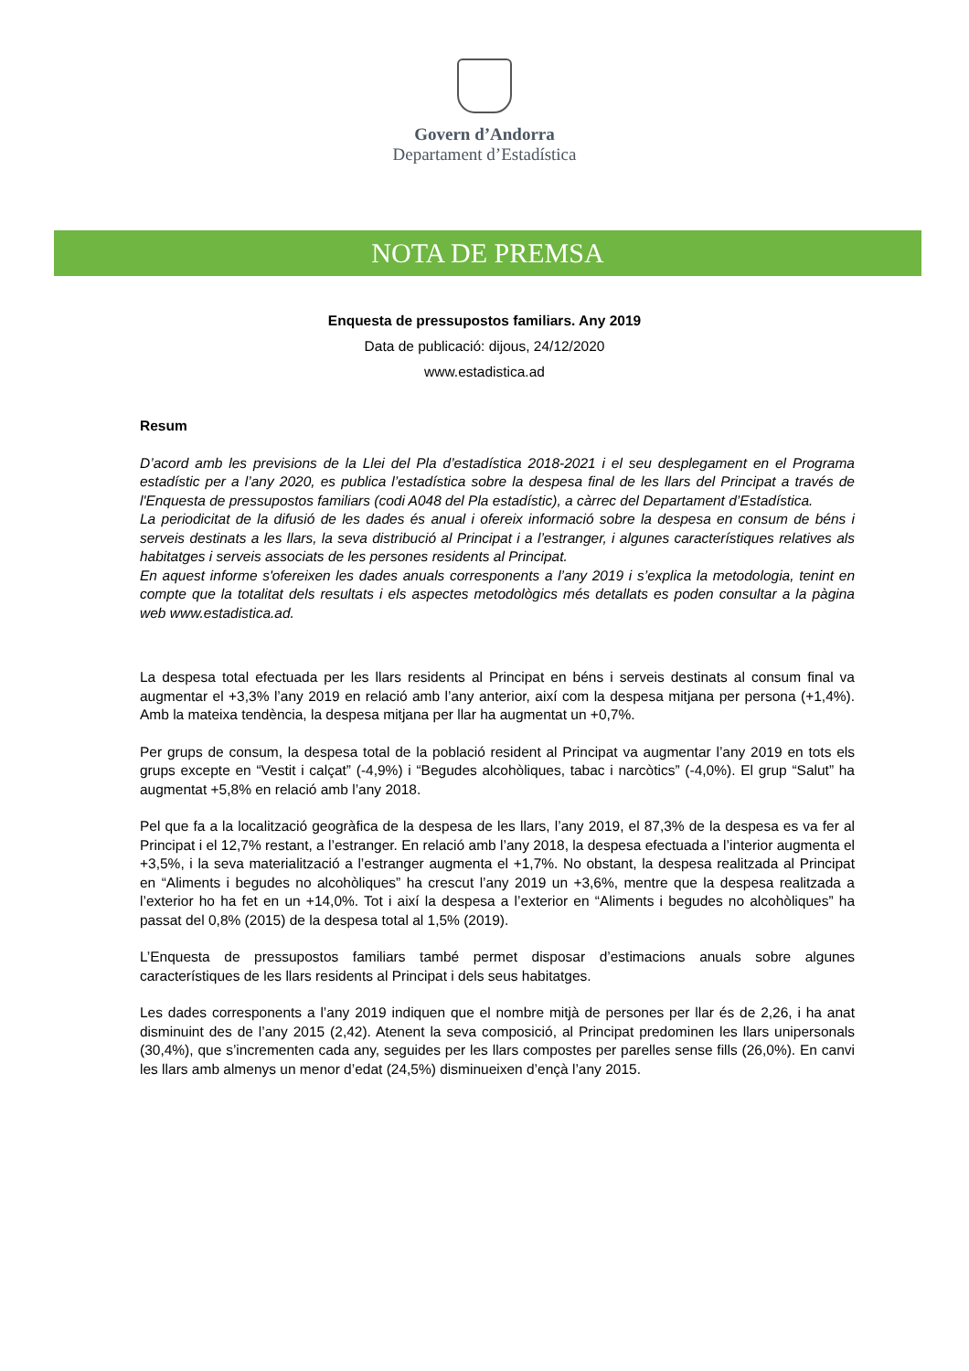Govern d’Andorra
Departament d’Estadística
NOTA DE PREMSA
Enquesta de pressupostos familiars. Any 2019
Data de publicació: dijous, 24/12/2020
www.estadistica.ad
Resum
D’acord amb les previsions de la Llei del Pla d’estadística 2018-2021 i el seu desplegament en el Programa estadístic per a l’any 2020, es publica l’estadística sobre la despesa final de les llars del Principat a través de l'Enquesta de pressupostos familiars (codi A048 del Pla estadístic), a càrrec del Departament d’Estadística.
La periodicitat de la difusió de les dades és anual i ofereix informació sobre la despesa en consum de béns i serveis destinats a les llars, la seva distribució al Principat i a l’estranger, i algunes característiques relatives als habitatges i serveis associats de les persones residents al Principat.
En aquest informe s'ofereixen les dades anuals corresponents a l’any 2019 i s’explica la metodologia, tenint en compte que la totalitat dels resultats i els aspectes metodològics més detallats es poden consultar a la pàgina web www.estadistica.ad.
La despesa total efectuada per les llars residents al Principat en béns i serveis destinats al consum final va augmentar el +3,3% l’any 2019 en relació amb l’any anterior, així com la despesa mitjana per persona (+1,4%). Amb la mateixa tendència, la despesa mitjana per llar ha augmentat un +0,7%.
Per grups de consum, la despesa total de la població resident al Principat va augmentar l’any 2019 en tots els grups excepte en “Vestit i calçat” (-4,9%) i “Begudes alcohòliques, tabac i narcòtics” (-4,0%). El grup “Salut” ha augmentat +5,8% en relació amb l’any 2018.
Pel que fa a la localització geogràfica de la despesa de les llars, l’any 2019, el 87,3% de la despesa es va fer al Principat i el 12,7% restant, a l’estranger. En relació amb l’any 2018, la despesa efectuada a l’interior augmenta el +3,5%, i la seva materialització a l’estranger augmenta el +1,7%. No obstant, la despesa realitzada al Principat en “Aliments i begudes no alcohòliques” ha crescut l’any 2019 un +3,6%, mentre que la despesa realitzada a l’exterior ho ha fet en un +14,0%. Tot i així la despesa a l’exterior en “Aliments i begudes no alcohòliques” ha passat del 0,8% (2015) de la despesa total al 1,5% (2019).
L’Enquesta de pressupostos familiars també permet disposar d’estimacions anuals sobre algunes característiques de les llars residents al Principat i dels seus habitatges.
Les dades corresponents a l’any 2019 indiquen que el nombre mitjà de persones per llar és de 2,26, i ha anat disminuint des de l’any 2015 (2,42). Atenent la seva composició, al Principat predominen les llars unipersonals (30,4%), que s’incrementen cada any, seguides per les llars compostes per parelles sense fills (26,0%). En canvi les llars amb almenys un menor d’edat (24,5%) disminueixen d’ençà l’any 2015.